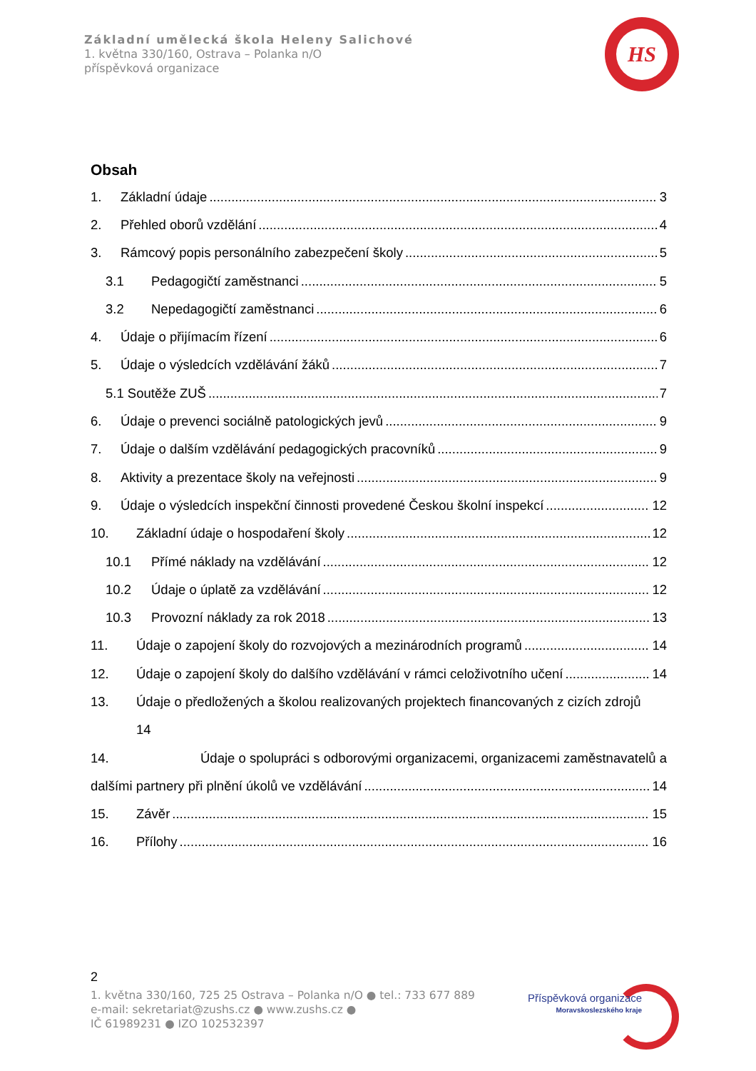Základní umělecká škola Heleny Salichové
1. května 330/160, Ostrava – Polanka n/O
příspěvková organizace
HS
Obsah
1. Základní údaje 3
2. Přehled oborů vzdělání 4
3. Rámcový popis personálního zabezpečení školy 5
3.1 Pedagogičtí zaměstnanci 5
3.2 Nepedagogičtí zaměstnanci 6
4. Údaje o přijímacím řízení 6
5. Údaje o výsledcích vzdělávání žáků 7
5.1 Soutěže ZUŠ 7
6. Údaje o prevenci sociálně patologických jevů 9
7. Údaje o dalším vzdělávání pedagogických pracovníků 9
8. Aktivity a prezentace školy na veřejnosti 9
9. Údaje o výsledcích inspekční činnosti provedené Českou školní inspekcí 12
10. Základní údaje o hospodaření školy 12
10.1 Přímé náklady na vzdělávání 12
10.2 Údaje o úplatě za vzdělávání 12
10.3 Provozní náklady za rok 2018 13
11. Údaje o zapojení školy do rozvojových a mezinárodních programů 14
12. Údaje o zapojení školy do dalšího vzdělávání v rámci celoživotního učení 14
13. Údaje o předložených a školou realizovaných projektech financovaných z cizích zdrojů
14
14. Údaje o spolupráci s odborovými organizacemi, organizacemi zaměstnavatelů a
dalšími partnery při plnění úkolů ve vzdělávání 14
15. Závěr 15
16. Přílohy 16
2
1. května 330/160, 725 25 Ostrava – Polanka n/O ● tel.: 733 677 889
e-mail: sekretariat@zushs.cz ● www.zushs.cz ●
IČ 61989231 ● IZO 102532397
Příspěvková organizace
Moravskoslezského kraje